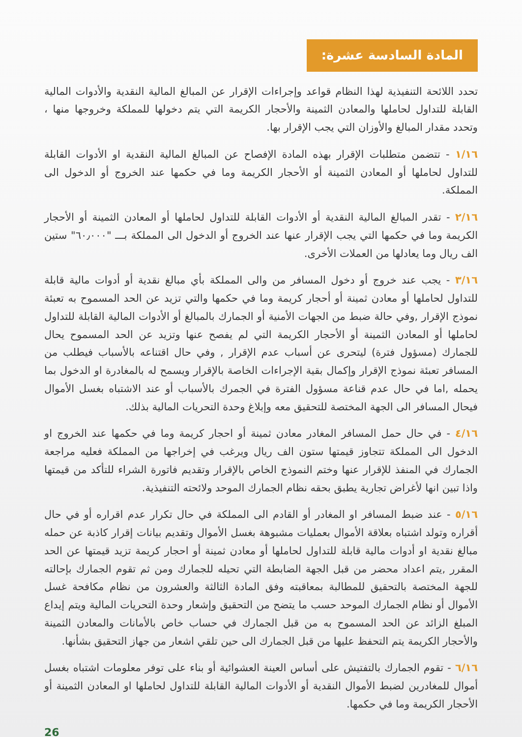المادة السادسة عشرة:
تحدد اللائحة التنفيذية لهذا النظام قواعد وإجراءات الإقرار عن المبالغ المالية النقدية والأدوات المالية القابلة للتداول لحاملها والمعادن الثمينة والأحجار الكريمة التي يتم دخولها للمملكة وخروجها منها ، وتحدد مقدار المبالغ والأوزان التي يجب الإقرار بها.
١/١٦ - تتضمن متطلبات الإقرار بهذه المادة الإفصاح عن المبالغ المالية النقدية او الأدوات القابلة للتداول لحاملها أو المعادن الثمينة أو الأحجار الكريمة وما في حكمها عند الخروج أو الدخول الى المملكة.
٢/١٦ - تقدر المبالغ المالية النقدية أو الأدوات القابلة للتداول لحاملها أو المعادن الثمينة أو الأحجار الكريمة وما في حكمها التي يجب الإقرار عنها عند الخروج أو الدخول الى المملكة بـــ "٦٠٫٠٠٠" ستين الف ريال وما يعادلها من العملات الأخرى.
٣/١٦ - يجب عند خروج أو دخول المسافر من والى المملكة بأي مبالغ نقدية أو أدوات مالية قابلة للتداول لحاملها أو معادن ثمينة أو أحجار كريمة وما في حكمها والتي تزيد عن الحد المسموح به تعبئة نموذج الإقرار ,وفي حالة ضبط من الجهات الأمنية أو الجمارك بالمبالغ أو الأدوات المالية القابلة للتداول لحاملها أو المعادن الثمينة أو الأحجار الكريمة التي لم يفصح عنها وتزيد عن الحد المسموح يحال للجمارك (مسؤول فترة) ليتحرى عن أسباب عدم الإقرار , وفي حال اقتناعه بالأسباب فيطلب من المسافر تعبئة نموذج الإقرار وإكمال بقية الإجراءات الخاصة بالإقرار ويسمح له بالمغادرة او الدخول بما يحمله ,اما في حال عدم قناعة مسؤول الفترة في الجمرك بالأسباب أو عند الاشتباه بغسل الأموال فيحال المسافر الى الجهة المختصة للتحقيق معه وإبلاغ وحدة التحريات المالية بذلك.
٤/١٦ - في حال حمل المسافر المغادر معادن ثمينة أو احجار كريمة وما في حكمها عند الخروج او الدخول الى المملكة تتجاوز قيمتها ستون الف ريال ويرغب في إخراجها من المملكة فعليه مراجعة الجمارك في المنفذ للإقرار عنها وختم النموذج الخاص بالإقرار وتقديم فاتورة الشراء للتأكد من قيمتها واذا تبين انها لأغراض تجارية يطبق بحقه نظام الجمارك الموحد ولائحته التنفيذية.
٥/١٦ - عند ضبط المسافر او المغادر أو القادم الى المملكة في حال تكرار عدم اقراره أو في حال أقراره وتولد اشتباه بعلاقة الأموال بعمليات مشبوهة بغسل الأموال وتقديم بيانات إقرار كاذبة عن حمله مبالغ نقدية او أدوات مالية قابلة للتداول لحاملها أو معادن ثمينة أو احجار كريمة تزيد قيمتها عن الحد المقرر ,يتم اعداد محضر من قبل الجهة الضابطة التي تحيله للجمارك ومن ثم تقوم الجمارك بإحالته للجهة المختصة بالتحقيق للمطالبة بمعاقبته وفق المادة الثالثة والعشرون من نظام مكافحة غسل الأموال أو نظام الجمارك الموحد حسب ما يتضح من التحقيق وإشعار وحدة التحريات المالية ويتم إيداع المبلغ الزائد عن الحد المسموح به من قبل الجمارك في حساب خاص بالأمانات والمعادن الثمينة والأحجار الكريمة يتم التحفظ عليها من قبل الجمارك الى حين تلقي اشعار من جهاز التحقيق بشأنها.
٦/١٦ - تقوم الجمارك بالتفتيش على أساس العينة العشوائية أو بناء على توفر معلومات اشتباه بغسل أموال للمغادرين لضبط الأموال النقدية أو الأدوات المالية القابلة للتداول لحاملها او المعادن الثمينة أو الأحجار الكريمة وما في حكمها.
26